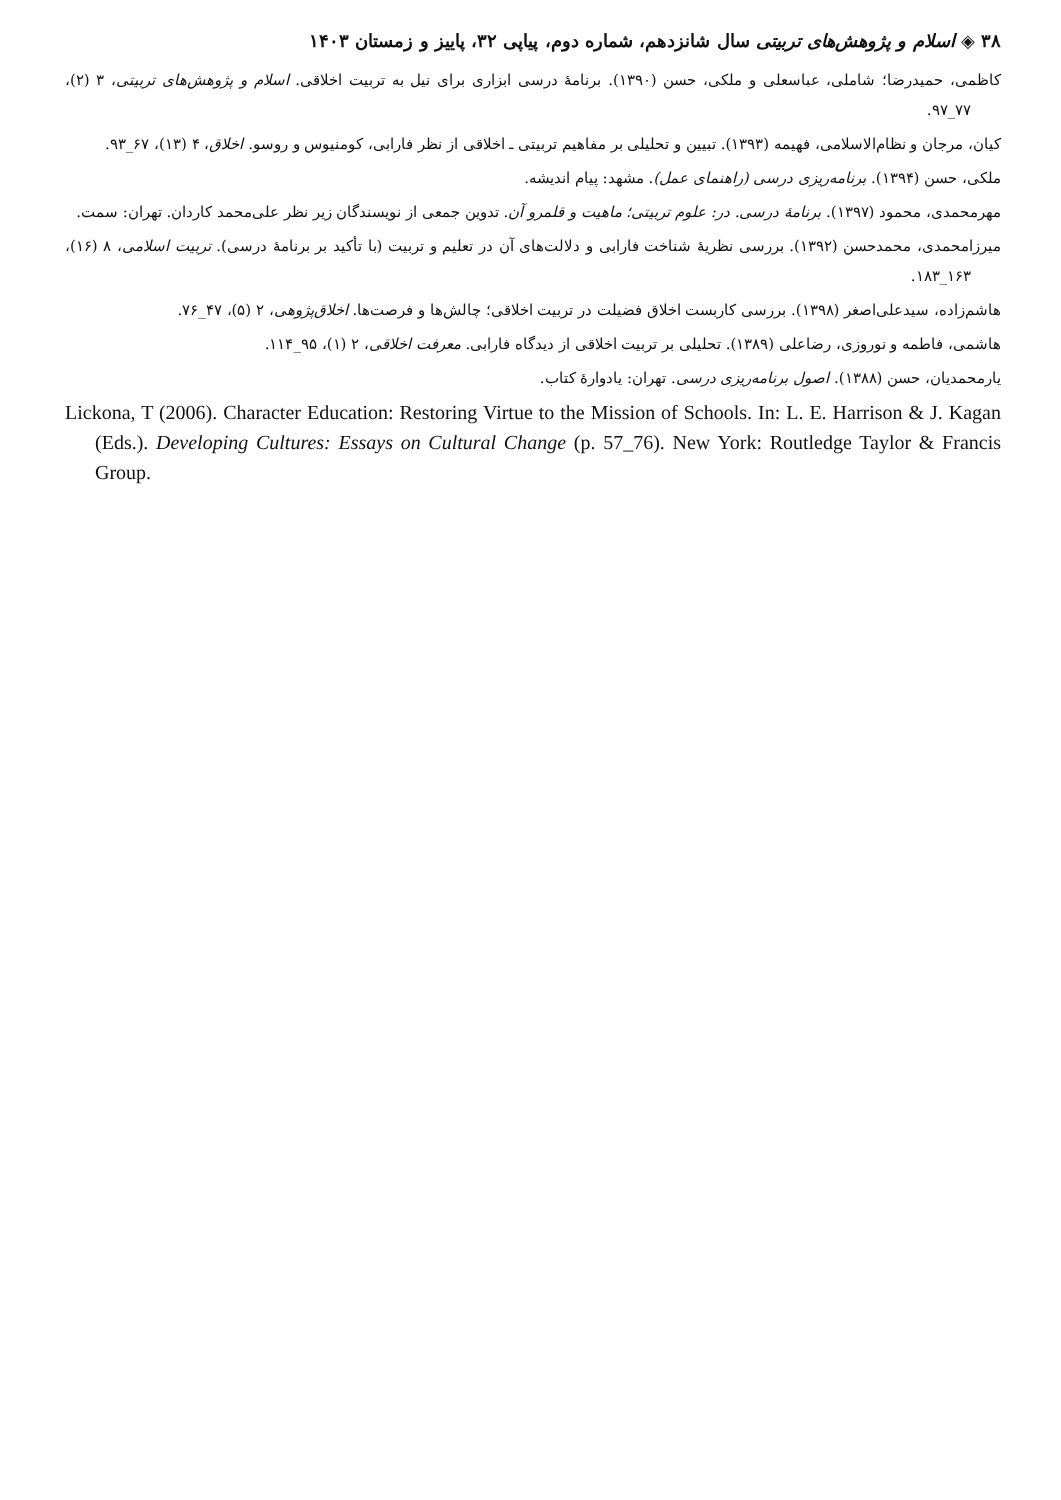۳۸ ◈ اسلام و پژوهش‌های تربیتی سال شانزدهم، شماره دوم، پیاپی ۳۲، پاییز و زمستان ۱۴۰۳
کاظمی، حمیدرضا؛ شاملی، عباسعلی و ملکی، حسن (۱۳۹۰). برنامهٔ درسی ابزاری برای نیل به تربیت اخلاقی. اسلام و پژوهش‌های تربیتی، ۳ (۲)، ۷۷_۹۷.
کیان، مرجان و نظام‌الاسلامی، فهیمه (۱۳۹۳). تبیین و تحلیلی بر مفاهیم تربیتی ـ اخلاقی از نظر فارابی، کومنیوس و روسو. اخلاق، ۴ (۱۳)، ۶۷_۹۳.
ملکی، حسن (۱۳۹۴). برنامه‌ریزی درسی (راهنمای عمل). مشهد: پیام اندیشه.
مهرمحمدی، محمود (۱۳۹۷). برنامهٔ درسی. در: علوم تربیتی؛ ماهیت و قلمرو آن. تدوین جمعی از نویسندگان زیر نظر علی‌محمد کاردان. تهران: سمت.
میرزامحمدی، محمدحسن (۱۳۹۲). بررسی نظریهٔ شناخت فارابی و دلالت‌های آن در تعلیم و تربیت (با تأکید بر برنامهٔ درسی). تربیت اسلامی، ۸ (۱۶)، ۱۶۳_۱۸۳.
هاشم‌زاده، سیدعلی‌اصغر (۱۳۹۸). بررسی کاربست اخلاق فضیلت در تربیت اخلاقی؛ چالش‌ها و فرصت‌ها. اخلاق‌پژوهی، ۲ (۵)، ۴۷_۷۶.
هاشمی، فاطمه و نوروزی، رضاعلی (۱۳۸۹). تحلیلی بر تربیت اخلاقی از دیدگاه فارابی. معرفت اخلاقی، ۲ (۱)، ۹۵_۱۱۴.
یارمحمدیان، حسن (۱۳۸۸). اصول برنامه‌ریزی درسی. تهران: یادوارهٔ کتاب.
Lickona, T (2006). Character Education: Restoring Virtue to the Mission of Schools. In: L. E. Harrison & J. Kagan (Eds.). Developing Cultures: Essays on Cultural Change (p. 57_76). New York: Routledge Taylor & Francis Group.